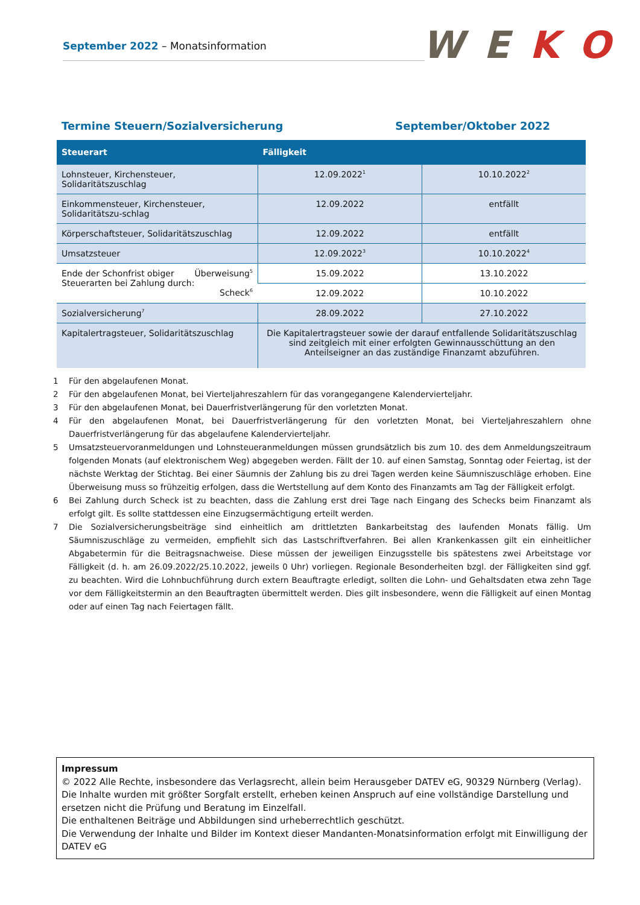September 2022 – Monatsinformation
W E K O
Termine Steuern/Sozialversicherung September/Oktober 2022
| Steuerart | Fälligkeit | |
| --- | --- | --- |
| Lohnsteuer, Kirchensteuer, Solidaritätszuschlag | 12.09.2022<sup>1</sup> | 10.10.2022<sup>2</sup> |
| Einkommensteuer, Kirchensteuer, Solidaritätszu-schlag | 12.09.2022 | entfällt |
| Körperschaftsteuer, Solidaritätszuschlag | 12.09.2022 | entfällt |
| Umsatzsteuer | 12.09.2022<sup>3</sup> | 10.10.2022<sup>4</sup> |
| Ende der Schonfrist obiger Steuerarten bei Zahlung durch: Überweisung<sup>5</sup> Scheck<sup>6</sup> | 15.09.2022 | 13.10.2022 |
| | 12.09.2022 | 10.10.2022 |
| Sozialversicherung<sup>7</sup> | 28.09.2022 | 27.10.2022 |
| Kapitalertragsteuer, Solidaritätszuschlag | Die Kapitalertragsteuer sowie der darauf entfallende Solidaritätszuschlag sind zeitgleich mit einer erfolgten Gewinnausschüttung an den Anteilseigner an das zuständige Finanzamt abzuführen. | |
1 Für den abgelaufenen Monat.
2 Für den abgelaufenen Monat, bei Vierteljahreszahlern für das vorangegangene Kalendervierteljahr.
3 Für den abgelaufenen Monat, bei Dauerfristverlängerung für den vorletzten Monat.
4 Für den abgelaufenen Monat, bei Dauerfristverlängerung für den vorletzten Monat, bei Vierteljahreszahlern ohne Dauerfristverlängerung für das abgelaufene Kalendervierteljahr.
5 Umsatzsteuervoranmeldungen und Lohnsteueranmeldungen müssen grundsätzlich bis zum 10. des dem Anmeldungszeitraum folgenden Monats (auf elektronischem Weg) abgegeben werden. Fällt der 10. auf einen Samstag, Sonntag oder Feiertag, ist der nächste Werktag der Stichtag. Bei einer Säumnis der Zahlung bis zu drei Tagen werden keine Säumniszuschläge erhoben. Eine Überweisung muss so frühzeitig erfolgen, dass die Wertstellung auf dem Konto des Finanzamts am Tag der Fälligkeit erfolgt.
6 Bei Zahlung durch Scheck ist zu beachten, dass die Zahlung erst drei Tage nach Eingang des Schecks beim Finanzamt als erfolgt gilt. Es sollte stattdessen eine Einzugsermächtigung erteilt werden.
7 Die Sozialversicherungsbeiträge sind einheitlich am drittletzten Bankarbeitstag des laufenden Monats fällig. Um Säumniszuschläge zu vermeiden, empfiehlt sich das Lastschriftverfahren. Bei allen Krankenkassen gilt ein einheitlicher Abgabetermin für die Beitragsnachweise. Diese müssen der jeweiligen Einzugsstelle bis spätestens zwei Arbeitstage vor Fälligkeit (d. h. am 26.09.2022/25.10.2022, jeweils 0 Uhr) vorliegen. Regionale Besonderheiten bzgl. der Fälligkeiten sind ggf. zu beachten. Wird die Lohnbuchführung durch extern Beauftragte erledigt, sollten die Lohn- und Gehaltsdaten etwa zehn Tage vor dem Fälligkeitstermin an den Beauftragten übermittelt werden. Dies gilt insbesondere, wenn die Fälligkeit auf einen Montag oder auf einen Tag nach Feiertagen fällt.
Impressum
© 2022 Alle Rechte, insbesondere das Verlagsrecht, allein beim Herausgeber DATEV eG, 90329 Nürnberg (Verlag).
Die Inhalte wurden mit größter Sorgfalt erstellt, erheben keinen Anspruch auf eine vollständige Darstellung und ersetzen nicht die Prüfung und Beratung im Einzelfall.
Die enthaltenen Beiträge und Abbildungen sind urheberrechtlich geschützt.
Die Verwendung der Inhalte und Bilder im Kontext dieser Mandanten-Monatsinformation erfolgt mit Einwilligung der DATEV eG